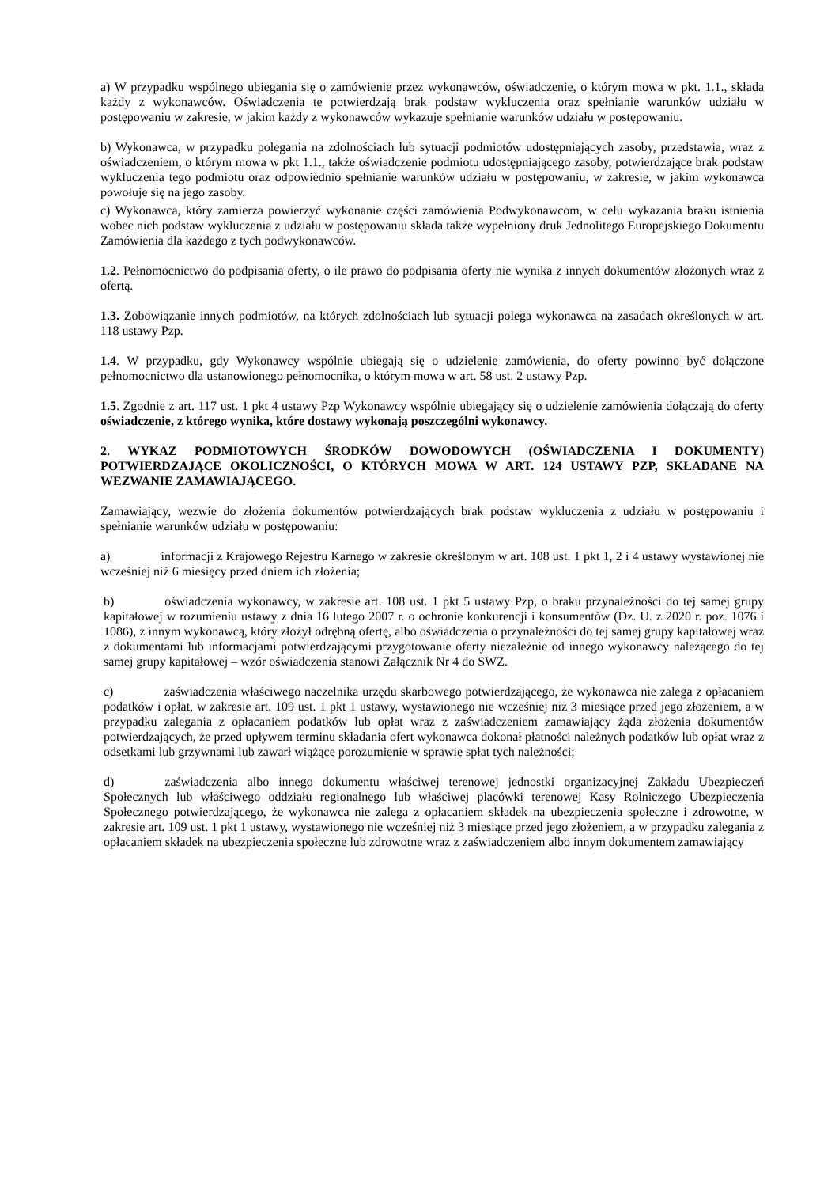a) W przypadku wspólnego ubiegania się o zamówienie przez wykonawców, oświadczenie, o którym mowa w pkt. 1.1., składa każdy z wykonawców. Oświadczenia te potwierdzają brak podstaw wykluczenia oraz spełnianie warunków udziału w postępowaniu w zakresie, w jakim każdy z wykonawców wykazuje spełnianie warunków udziału w postępowaniu.
b) Wykonawca, w przypadku polegania na zdolnościach lub sytuacji podmiotów udostępniających zasoby, przedstawia, wraz z oświadczeniem, o którym mowa w pkt 1.1., także oświadczenie podmiotu udostępniającego zasoby, potwierdzające brak podstaw wykluczenia tego podmiotu oraz odpowiednio spełnianie warunków udziału w postępowaniu, w zakresie, w jakim wykonawca powołuje się na jego zasoby.
c) Wykonawca, który zamierza powierzyć wykonanie części zamówienia Podwykonawcom, w celu wykazania braku istnienia wobec nich podstaw wykluczenia z udziału w postępowaniu składa także wypełniony druk Jednolitego Europejskiego Dokumentu Zamówienia dla każdego z tych podwykonawców.
1.2. Pełnomocnictwo do podpisania oferty, o ile prawo do podpisania oferty nie wynika z innych dokumentów złożonych wraz z ofertą.
1.3. Zobowiązanie innych podmiotów, na których zdolnościach lub sytuacji polega wykonawca na zasadach określonych w art. 118 ustawy Pzp.
1.4. W przypadku, gdy Wykonawcy wspólnie ubiegają się o udzielenie zamówienia, do oferty powinno być dołączone pełnomocnictwo dla ustanowionego pełnomocnika, o którym mowa w art. 58 ust. 2 ustawy Pzp.
1.5. Zgodnie z art. 117 ust. 1 pkt 4 ustawy Pzp Wykonawcy wspólnie ubiegający się o udzielenie zamówienia dołączają do oferty oświadczenie, z którego wynika, które dostawy wykonają poszczególni wykonawcy.
2. WYKAZ PODMIOTOWYCH ŚRODKÓW DOWODOWYCH (OŚWIADCZENIA I DOKUMENTY) POTWIERDZAJĄCE OKOLICZNOŚCI, O KTÓRYCH MOWA W ART. 124 USTAWY PZP, SKŁADANE NA WEZWANIE ZAMAWIAJĄCEGO.
Zamawiający, wezwie do złożenia dokumentów potwierdzających brak podstaw wykluczenia z udziału w postępowaniu i spełnianie warunków udziału w postępowaniu:
a) informacji z Krajowego Rejestru Karnego w zakresie określonym w art. 108 ust. 1 pkt 1, 2 i 4 ustawy wystawionej nie wcześniej niż 6 miesięcy przed dniem ich złożenia;
b) oświadczenia wykonawcy, w zakresie art. 108 ust. 1 pkt 5 ustawy Pzp, o braku przynależności do tej samej grupy kapitałowej w rozumieniu ustawy z dnia 16 lutego 2007 r. o ochronie konkurencji i konsumentów (Dz. U. z 2020 r. poz. 1076 i 1086), z innym wykonawcą, który złożył odrębną ofertę, albo oświadczenia o przynależności do tej samej grupy kapitałowej wraz z dokumentami lub informacjami potwierdzającymi przygotowanie oferty niezależnie od innego wykonawcy należącego do tej samej grupy kapitałowej – wzór oświadczenia stanowi Załącznik Nr 4 do SWZ.
c) zaświadczenia właściwego naczelnika urzędu skarbowego potwierdzającego, że wykonawca nie zalega z opłacaniem podatków i opłat, w zakresie art. 109 ust. 1 pkt 1 ustawy, wystawionego nie wcześniej niż 3 miesiące przed jego złożeniem, a w przypadku zalegania z opłacaniem podatków lub opłat wraz z zaświadczeniem zamawiający żąda złożenia dokumentów potwierdzających, że przed upływem terminu składania ofert wykonawca dokonał płatności należnych podatków lub opłat wraz z odsetkami lub grzywnami lub zawarł wiążące porozumienie w sprawie spłat tych należności;
d) zaświadczenia albo innego dokumentu właściwej terenowej jednostki organizacyjnej Zakładu Ubezpieczeń Społecznych lub właściwego oddziału regionalnego lub właściwej placówki terenowej Kasy Rolniczego Ubezpieczenia Społecznego potwierdzającego, że wykonawca nie zalega z opłacaniem składek na ubezpieczenia społeczne i zdrowotne, w zakresie art. 109 ust. 1 pkt 1 ustawy, wystawionego nie wcześniej niż 3 miesiące przed jego złożeniem, a w przypadku zalegania z opłacaniem składek na ubezpieczenia społeczne lub zdrowotne wraz z zaświadczeniem albo innym dokumentem zamawiający